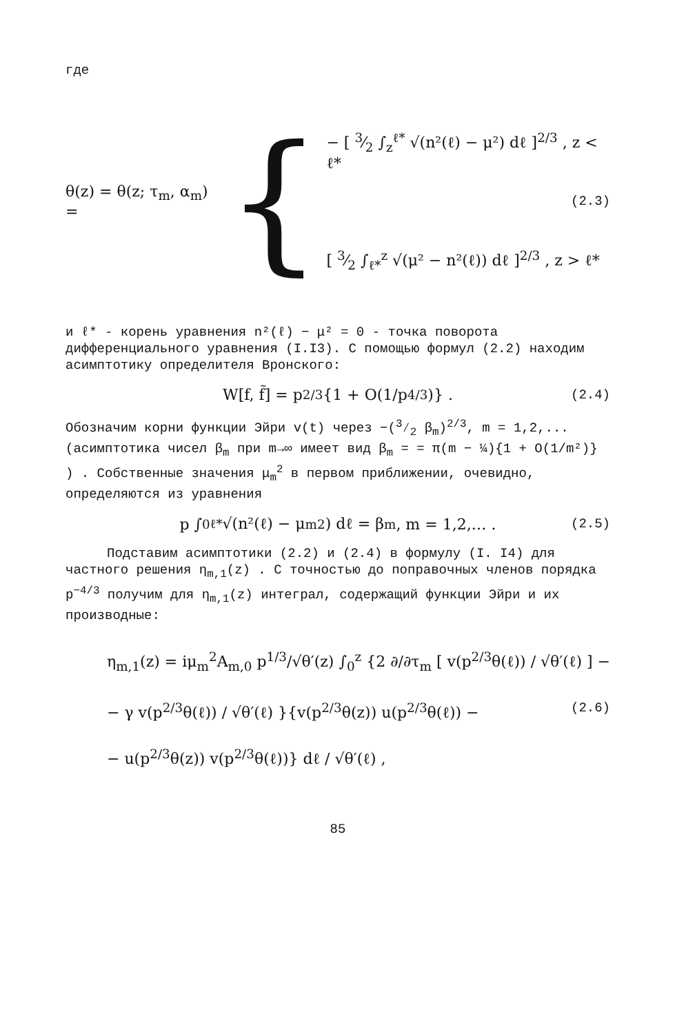где
θ(z) = θ(z; τ<sub>m</sub>, α<sub>m</sub>) = {
− [ 3⁄2 ∫<sub>z</sub><sup>ℓ*</sup> √(n²(ℓ) − μ²) dℓ ]<sup>2/3</sup> , z < ℓ*
[ 3⁄2 ∫<sub>ℓ*</sub><sup>z</sup> √(μ² − n²(ℓ)) dℓ ]<sup>2/3</sup> , z > ℓ*
(2.3)
и ℓ* - корень уравнения n²(ℓ) − μ² = 0 - точка поворота дифференциального уравнения (I.I3). С помощью формул (2.2) находим асимптотику определителя Вронского:
W[f, f̃] = p<sup>2/3</sup>{1 + O(1/p<sup>4/3</sup>)} . (2.4)
Обозначим корни функции Эйри v(t) через −(3⁄2 β<sub>m</sub>)<sup>2/3</sup>, m = 1,2,... (асимптотика чисел β<sub>m</sub> при m→∞ имеет вид β<sub>m</sub> = = π(m − ¼){1 + O(1/m²)} ) . Собственные значения μ<sub>m</sub><sup>2</sup> в первом приближении, очевидно, определяются из уравнения
p ∫<sub>0</sub><sup>ℓ*</sup> √(n²(ℓ) − μ<sub>m</sub><sup>2</sup>) dℓ = β<sub>m</sub>, m = 1,2,… . (2.5)
Подставим асимптотики (2.2) и (2.4) в формулу (I. I4) для частного решения η<sub>m,1</sub>(z) . С точностью до поправочных членов порядка p<sup>−4/3</sup> получим для η<sub>m,1</sub>(z) интеграл, содержащий функции Эйри и их производные:
η<sub>m,1</sub>(z) = iμ<sub>m</sub><sup>2</sup>A<sub>m,0</sub> p<sup>1/3</sup>/√θ′(z) ∫<sub>0</sub><sup>z</sup> {2 ∂/∂τ<sub>m</sub> [ v(p<sup>2/3</sup>θ(ℓ)) / √θ′(ℓ) ] −
− γ v(p<sup>2/3</sup>θ(ℓ)) / √θ′(ℓ) }{v(p<sup>2/3</sup>θ(z)) u(p<sup>2/3</sup>θ(ℓ)) − (2.6)
− u(p<sup>2/3</sup>θ(z)) v(p<sup>2/3</sup>θ(ℓ))} dℓ / √θ′(ℓ) ,
85